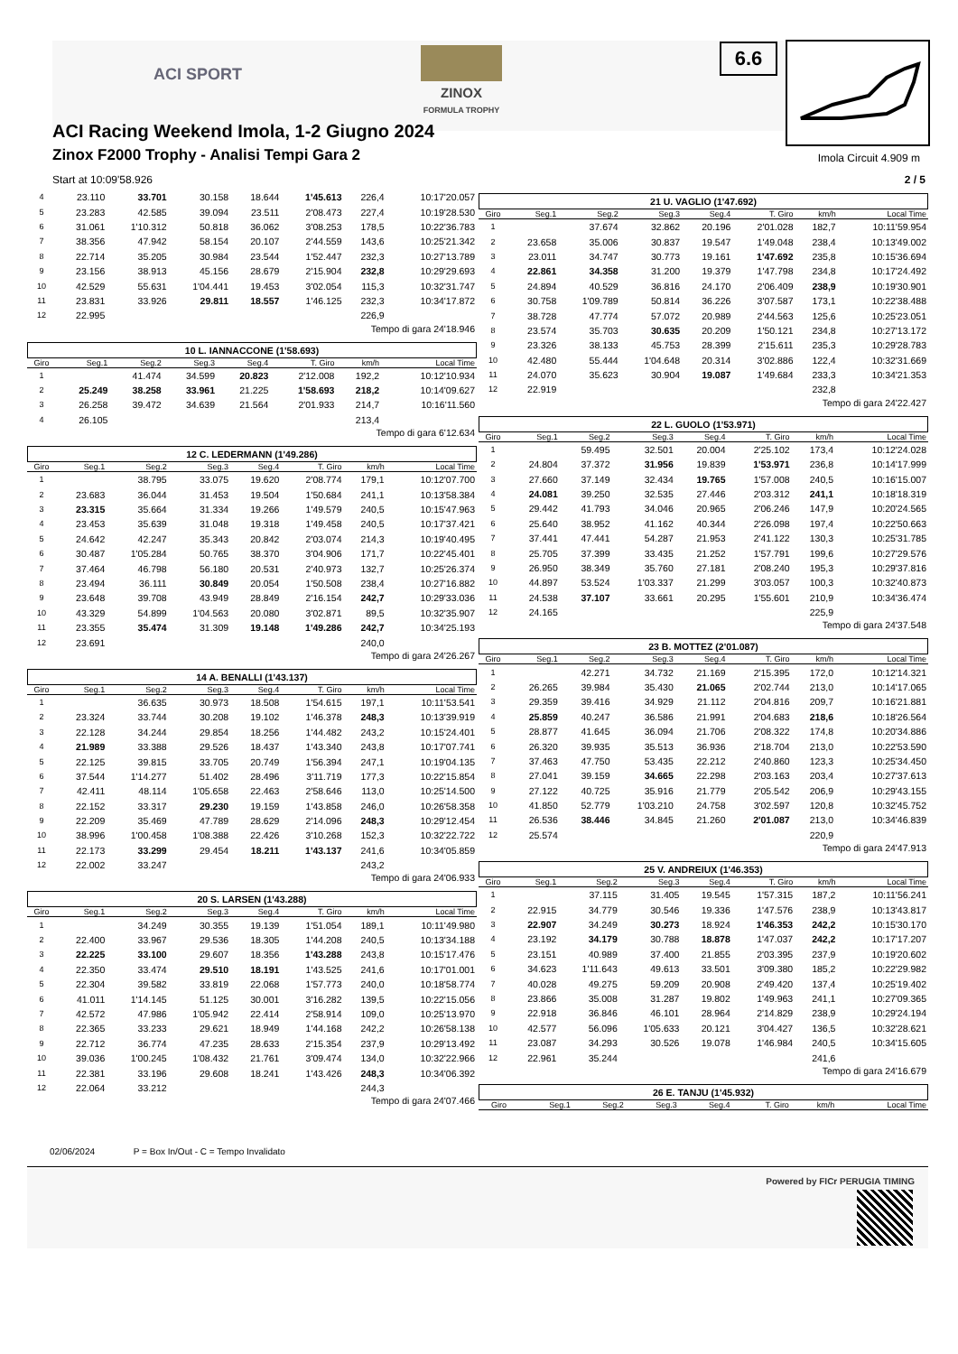ACI SPORT
ZINOX
FORMULA TROPHY
6.6
ACI Racing Weekend Imola, 1-2 Giugno 2024
Zinox F2000 Trophy - Analisi Tempi Gara 2
Imola Circuit 4.909 m
Start at 10:09'58.926 2 / 5
| 4 | 23.110 | 33.701 | 30.158 | 18.644 | 1'45.613 | 226,4 | 10:17'20.057 |
| 5 | 23.283 | 42.585 | 39.094 | 23.511 | 2'08.473 | 227,4 | 10:19'28.530 |
| 6 | 31.061 | 1'10.312 | 50.818 | 36.062 | 3'08.253 | 178,5 | 10:22'36.783 |
| 7 | 38.356 | 47.942 | 58.154 | 20.107 | 2'44.559 | 143,6 | 10:25'21.342 |
| 8 | 22.714 | 35.205 | 30.984 | 23.544 | 1'52.447 | 232,3 | 10:27'13.789 |
| 9 | 23.156 | 38.913 | 45.156 | 28.679 | 2'15.904 | 232,8 | 10:29'29.693 |
| 10 | 42.529 | 55.631 | 1'04.441 | 19.453 | 3'02.054 | 115,3 | 10:32'31.747 |
| 11 | 23.831 | 33.926 | 29.811 | 18.557 | 1'46.125 | 232,3 | 10:34'17.872 |
| 12 | 22.995 | | | | | 226,9 | |
Tempo di gara 24'18.946
10 L. IANNACCONE (1'58.693)
| Giro | Seg.1 | Seg.2 | Seg.3 | Seg.4 | T. Giro | km/h | Local Time |
| --- | --- | --- | --- | --- | --- | --- | --- |
| 1 | | 41.474 | 34.599 | 20.823 | 2'12.008 | 192,2 | 10:12'10.934 |
| 2 | 25.249 | 38.258 | 33.961 | 21.225 | 1'58.693 | 218,2 | 10:14'09.627 |
| 3 | 26.258 | 39.472 | 34.639 | 21.564 | 2'01.933 | 214,7 | 10:16'11.560 |
| 4 | 26.105 | | | | | 213,4 | |
Tempo di gara 6'12.634
12 C. LEDERMANN (1'49.286)
| Giro | Seg.1 | Seg.2 | Seg.3 | Seg.4 | T. Giro | km/h | Local Time |
| --- | --- | --- | --- | --- | --- | --- | --- |
| 1 | | 38.795 | 33.075 | 19.620 | 2'08.774 | 179,1 | 10:12'07.700 |
| 2 | 23.683 | 36.044 | 31.453 | 19.504 | 1'50.684 | 241,1 | 10:13'58.384 |
| 3 | 23.315 | 35.664 | 31.334 | 19.266 | 1'49.579 | 240,5 | 10:15'47.963 |
| 4 | 23.453 | 35.639 | 31.048 | 19.318 | 1'49.458 | 240,5 | 10:17'37.421 |
| 5 | 24.642 | 42.247 | 35.343 | 20.842 | 2'03.074 | 214,3 | 10:19'40.495 |
| 6 | 30.487 | 1'05.284 | 50.765 | 38.370 | 3'04.906 | 171,7 | 10:22'45.401 |
| 7 | 37.464 | 46.798 | 56.180 | 20.531 | 2'40.973 | 132,7 | 10:25'26.374 |
| 8 | 23.494 | 36.111 | 30.849 | 20.054 | 1'50.508 | 238,4 | 10:27'16.882 |
| 9 | 23.648 | 39.708 | 43.949 | 28.849 | 2'16.154 | 242,7 | 10:29'33.036 |
| 10 | 43.329 | 54.899 | 1'04.563 | 20.080 | 3'02.871 | 89,5 | 10:32'35.907 |
| 11 | 23.355 | 35.474 | 31.309 | 19.148 | 1'49.286 | 242,7 | 10:34'25.193 |
| 12 | 23.691 | | | | | 240,0 | |
Tempo di gara 24'26.267
14 A. BENALLI (1'43.137)
| Giro | Seg.1 | Seg.2 | Seg.3 | Seg.4 | T. Giro | km/h | Local Time |
| --- | --- | --- | --- | --- | --- | --- | --- |
| 1 | | 36.635 | 30.973 | 18.508 | 1'54.615 | 197,1 | 10:11'53.541 |
| 2 | 23.324 | 33.744 | 30.208 | 19.102 | 1'46.378 | 248,3 | 10:13'39.919 |
| 3 | 22.128 | 34.244 | 29.854 | 18.256 | 1'44.482 | 243,2 | 10:15'24.401 |
| 4 | 21.989 | 33.388 | 29.526 | 18.437 | 1'43.340 | 243,8 | 10:17'07.741 |
| 5 | 22.125 | 39.815 | 33.705 | 20.749 | 1'56.394 | 247,1 | 10:19'04.135 |
| 6 | 37.544 | 1'14.277 | 51.402 | 28.496 | 3'11.719 | 177,3 | 10:22'15.854 |
| 7 | 42.411 | 48.114 | 1'05.658 | 22.463 | 2'58.646 | 113,0 | 10:25'14.500 |
| 8 | 22.152 | 33.317 | 29.230 | 19.159 | 1'43.858 | 246,0 | 10:26'58.358 |
| 9 | 22.209 | 35.469 | 47.789 | 28.629 | 2'14.096 | 248,3 | 10:29'12.454 |
| 10 | 38.996 | 1'00.458 | 1'08.388 | 22.426 | 3'10.268 | 152,3 | 10:32'22.722 |
| 11 | 22.173 | 33.299 | 29.454 | 18.211 | 1'43.137 | 241,6 | 10:34'05.859 |
| 12 | 22.002 | 33.247 | | | | 243,2 | |
Tempo di gara 24'06.933
20 S. LARSEN (1'43.288)
| Giro | Seg.1 | Seg.2 | Seg.3 | Seg.4 | T. Giro | km/h | Local Time |
| --- | --- | --- | --- | --- | --- | --- | --- |
| 1 | | 34.249 | 30.355 | 19.139 | 1'51.054 | 189,1 | 10:11'49.980 |
| 2 | 22.400 | 33.967 | 29.536 | 18.305 | 1'44.208 | 240,5 | 10:13'34.188 |
| 3 | 22.225 | 33.100 | 29.607 | 18.356 | 1'43.288 | 243,8 | 10:15'17.476 |
| 4 | 22.350 | 33.474 | 29.510 | 18.191 | 1'43.525 | 241,6 | 10:17'01.001 |
| 5 | 22.304 | 39.582 | 33.819 | 22.068 | 1'57.773 | 240,0 | 10:18'58.774 |
| 6 | 41.011 | 1'14.145 | 51.125 | 30.001 | 3'16.282 | 139,5 | 10:22'15.056 |
| 7 | 42.572 | 47.986 | 1'05.942 | 22.414 | 2'58.914 | 109,0 | 10:25'13.970 |
| 8 | 22.365 | 33.233 | 29.621 | 18.949 | 1'44.168 | 242,2 | 10:26'58.138 |
| 9 | 22.712 | 36.774 | 47.235 | 28.633 | 2'15.354 | 237,9 | 10:29'13.492 |
| 10 | 39.036 | 1'00.245 | 1'08.432 | 21.761 | 3'09.474 | 134,0 | 10:32'22.966 |
| 11 | 22.381 | 33.196 | 29.608 | 18.241 | 1'43.426 | 248,3 | 10:34'06.392 |
| 12 | 22.064 | 33.212 | | | | 244,3 | |
Tempo di gara 24'07.466
21 U. VAGLIO (1'47.692)
| Giro | Seg.1 | Seg.2 | Seg.3 | Seg.4 | T. Giro | km/h | Local Time |
| --- | --- | --- | --- | --- | --- | --- | --- |
| 1 | | 37.674 | 32.862 | 20.196 | 2'01.028 | 182,7 | 10:11'59.954 |
| 2 | 23.658 | 35.006 | 30.837 | 19.547 | 1'49.048 | 238,4 | 10:13'49.002 |
| 3 | 23.011 | 34.747 | 30.773 | 19.161 | 1'47.692 | 235,8 | 10:15'36.694 |
| 4 | 22.861 | 34.358 | 31.200 | 19.379 | 1'47.798 | 234,8 | 10:17'24.492 |
| 5 | 24.894 | 40.529 | 36.816 | 24.170 | 2'06.409 | 238,9 | 10:19'30.901 |
| 6 | 30.758 | 1'09.789 | 50.814 | 36.226 | 3'07.587 | 173,1 | 10:22'38.488 |
| 7 | 38.728 | 47.774 | 57.072 | 20.989 | 2'44.563 | 125,6 | 10:25'23.051 |
| 8 | 23.574 | 35.703 | 30.635 | 20.209 | 1'50.121 | 234,8 | 10:27'13.172 |
| 9 | 23.326 | 38.133 | 45.753 | 28.399 | 2'15.611 | 235,3 | 10:29'28.783 |
| 10 | 42.480 | 55.444 | 1'04.648 | 20.314 | 3'02.886 | 122,4 | 10:32'31.669 |
| 11 | 24.070 | 35.623 | 30.904 | 19.087 | 1'49.684 | 233,3 | 10:34'21.353 |
| 12 | 22.919 | | | | | 232,8 | |
Tempo di gara 24'22.427
22 L. GUOLO (1'53.971)
| Giro | Seg.1 | Seg.2 | Seg.3 | Seg.4 | T. Giro | km/h | Local Time |
| --- | --- | --- | --- | --- | --- | --- | --- |
| 1 | | 59.495 | 32.501 | 20.004 | 2'25.102 | 173,4 | 10:12'24.028 |
| 2 | 24.804 | 37.372 | 31.956 | 19.839 | 1'53.971 | 236,8 | 10:14'17.999 |
| 3 | 27.660 | 37.149 | 32.434 | 19.765 | 1'57.008 | 240,5 | 10:16'15.007 |
| 4 | 24.081 | 39.250 | 32.535 | 27.446 | 2'03.312 | 241,1 | 10:18'18.319 |
| 5 | 29.442 | 41.793 | 34.046 | 20.965 | 2'06.246 | 147,9 | 10:20'24.565 |
| 6 | 25.640 | 38.952 | 41.162 | 40.344 | 2'26.098 | 197,4 | 10:22'50.663 |
| 7 | 37.441 | 47.441 | 54.287 | 21.953 | 2'41.122 | 130,3 | 10:25'31.785 |
| 8 | 25.705 | 37.399 | 33.435 | 21.252 | 1'57.791 | 199,6 | 10:27'29.576 |
| 9 | 26.950 | 38.349 | 35.760 | 27.181 | 2'08.240 | 195,3 | 10:29'37.816 |
| 10 | 44.897 | 53.524 | 1'03.337 | 21.299 | 3'03.057 | 100,3 | 10:32'40.873 |
| 11 | 24.538 | 37.107 | 33.661 | 20.295 | 1'55.601 | 210,9 | 10:34'36.474 |
| 12 | 24.165 | | | | | 225,9 | |
Tempo di gara 24'37.548
23 B. MOTTEZ (2'01.087)
| Giro | Seg.1 | Seg.2 | Seg.3 | Seg.4 | T. Giro | km/h | Local Time |
| --- | --- | --- | --- | --- | --- | --- | --- |
| 1 | | 42.271 | 34.732 | 21.169 | 2'15.395 | 172,0 | 10:12'14.321 |
| 2 | 26.265 | 39.984 | 35.430 | 21.065 | 2'02.744 | 213,0 | 10:14'17.065 |
| 3 | 29.359 | 39.416 | 34.929 | 21.112 | 2'04.816 | 209,7 | 10:16'21.881 |
| 4 | 25.859 | 40.247 | 36.586 | 21.991 | 2'04.683 | 218,6 | 10:18'26.564 |
| 5 | 28.877 | 41.645 | 36.094 | 21.706 | 2'08.322 | 174,8 | 10:20'34.886 |
| 6 | 26.320 | 39.935 | 35.513 | 36.936 | 2'18.704 | 213,0 | 10:22'53.590 |
| 7 | 37.463 | 47.750 | 53.435 | 22.212 | 2'40.860 | 123,3 | 10:25'34.450 |
| 8 | 27.041 | 39.159 | 34.665 | 22.298 | 2'03.163 | 203,4 | 10:27'37.613 |
| 9 | 27.122 | 40.725 | 35.916 | 21.779 | 2'05.542 | 206,9 | 10:29'43.155 |
| 10 | 41.850 | 52.779 | 1'03.210 | 24.758 | 3'02.597 | 120,8 | 10:32'45.752 |
| 11 | 26.536 | 38.446 | 34.845 | 21.260 | 2'01.087 | 213,0 | 10:34'46.839 |
| 12 | 25.574 | | | | | 220,9 | |
Tempo di gara 24'47.913
25 V. ANDREIUX (1'46.353)
| Giro | Seg.1 | Seg.2 | Seg.3 | Seg.4 | T. Giro | km/h | Local Time |
| --- | --- | --- | --- | --- | --- | --- | --- |
| 1 | | 37.115 | 31.405 | 19.545 | 1'57.315 | 187,2 | 10:11'56.241 |
| 2 | 22.915 | 34.779 | 30.546 | 19.336 | 1'47.576 | 238,9 | 10:13'43.817 |
| 3 | 22.907 | 34.249 | 30.273 | 18.924 | 1'46.353 | 242,2 | 10:15'30.170 |
| 4 | 23.192 | 34.179 | 30.788 | 18.878 | 1'47.037 | 242,2 | 10:17'17.207 |
| 5 | 23.151 | 40.989 | 37.400 | 21.855 | 2'03.395 | 237,9 | 10:19'20.602 |
| 6 | 34.623 | 1'11.643 | 49.613 | 33.501 | 3'09.380 | 185,2 | 10:22'29.982 |
| 7 | 40.028 | 49.275 | 59.209 | 20.908 | 2'49.420 | 137,4 | 10:25'19.402 |
| 8 | 23.866 | 35.008 | 31.287 | 19.802 | 1'49.963 | 241,1 | 10:27'09.365 |
| 9 | 22.918 | 36.846 | 46.101 | 28.964 | 2'14.829 | 238,9 | 10:29'24.194 |
| 10 | 42.577 | 56.096 | 1'05.633 | 20.121 | 3'04.427 | 136,5 | 10:32'28.621 |
| 11 | 23.087 | 34.293 | 30.526 | 19.078 | 1'46.984 | 240,5 | 10:34'15.605 |
| 12 | 22.961 | 35.244 | | | | 241,6 | |
Tempo di gara 24'16.679
26 E. TANJU (1'45.932)
| Giro | Seg.1 | Seg.2 | Seg.3 | Seg.4 | T. Giro | km/h | Local Time |
| --- | --- | --- | --- | --- | --- | --- | --- |
02/06/2024 P = Box In/Out - C = Tempo Invalidato
Powered by FICr PERUGIA TIMING